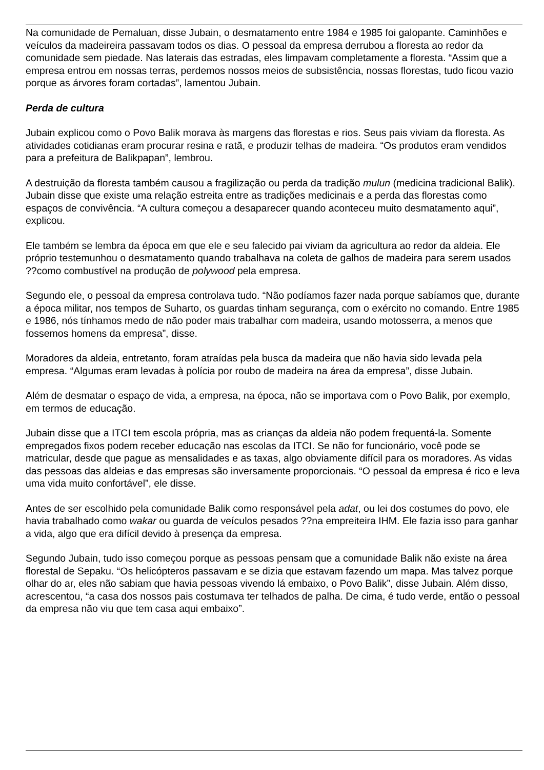Na comunidade de Pemaluan, disse Jubain, o desmatamento entre 1984 e 1985 foi galopante. Caminhões e veículos da madeireira passavam todos os dias. O pessoal da empresa derrubou a floresta ao redor da comunidade sem piedade. Nas laterais das estradas, eles limpavam completamente a floresta. “Assim que a empresa entrou em nossas terras, perdemos nossos meios de subsistência, nossas florestas, tudo ficou vazio porque as árvores foram cortadas”, lamentou Jubain.
Perda de cultura
Jubain explicou como o Povo Balik morava às margens das florestas e rios. Seus pais viviam da floresta. As atividades cotidianas eram procurar resina e ratã, e produzir telhas de madeira. “Os produtos eram vendidos para a prefeitura de Balikpapan”, lembrou.
A destruição da floresta também causou a fragilização ou perda da tradição mulun (medicina tradicional Balik). Jubain disse que existe uma relação estreita entre as tradições medicinais e a perda das florestas como espaços de convivência. “A cultura começou a desaparecer quando aconteceu muito desmatamento aqui”, explicou.
Ele também se lembra da época em que ele e seu falecido pai viviam da agricultura ao redor da aldeia. Ele próprio testemunhou o desmatamento quando trabalhava na coleta de galhos de madeira para serem usados ??como combustível na produção de polywood pela empresa.
Segundo ele, o pessoal da empresa controlava tudo. “Não podíamos fazer nada porque sabíamos que, durante a época militar, nos tempos de Suharto, os guardas tinham segurança, com o exército no comando. Entre 1985 e 1986, nós tínhamos medo de não poder mais trabalhar com madeira, usando motosserra, a menos que fossemos homens da empresa”, disse.
Moradores da aldeia, entretanto, foram atraídas pela busca da madeira que não havia sido levada pela empresa. “Algumas eram levadas à polícia por roubo de madeira na área da empresa”, disse Jubain.
Além de desmatar o espaço de vida, a empresa, na época, não se importava com o Povo Balik, por exemplo, em termos de educação.
Jubain disse que a ITCI tem escola própria, mas as crianças da aldeia não podem frequentá-la. Somente empregados fixos podem receber educação nas escolas da ITCI. Se não for funcionário, você pode se matricular, desde que pague as mensalidades e as taxas, algo obviamente difícil para os moradores. As vidas das pessoas das aldeias e das empresas são inversamente proporcionais. “O pessoal da empresa é rico e leva uma vida muito confortável”, ele disse.
Antes de ser escolhido pela comunidade Balik como responsável pela adat, ou lei dos costumes do povo, ele havia trabalhado como wakar ou guarda de veículos pesados ??na empreiteira IHM. Ele fazia isso para ganhar a vida, algo que era difícil devido à presença da empresa.
Segundo Jubain, tudo isso começou porque as pessoas pensam que a comunidade Balik não existe na área florestal de Sepaku. “Os helicópteros passavam e se dizia que estavam fazendo um mapa. Mas talvez porque olhar do ar, eles não sabiam que havia pessoas vivendo lá embaixo, o Povo Balik”, disse Jubain. Além disso, acrescentou, “a casa dos nossos pais costumava ter telhados de palha. De cima, é tudo verde, então o pessoal da empresa não viu que tem casa aqui embaixo”.